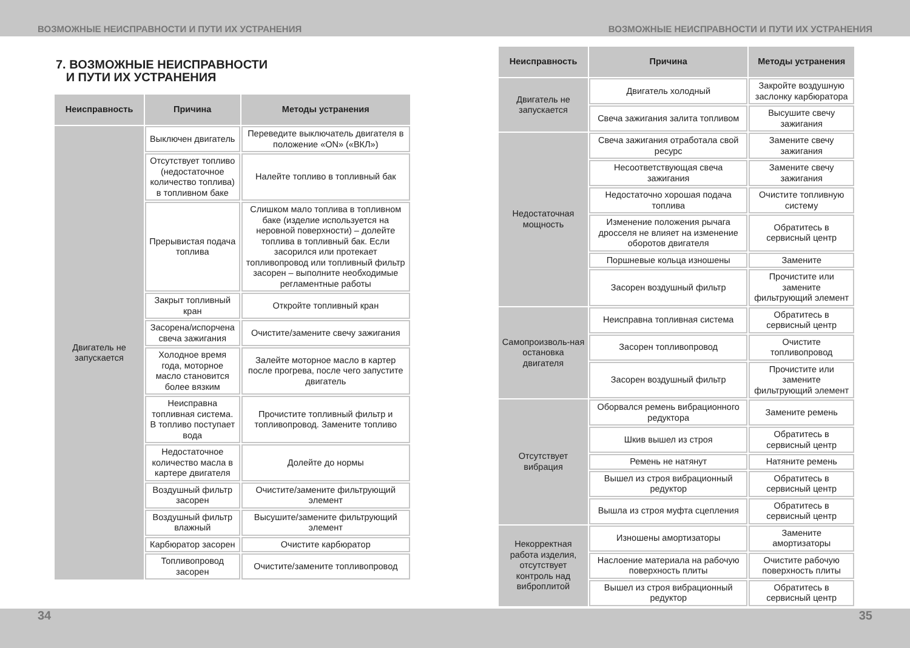ВОЗМОЖНЫЕ НЕИСПРАВНОСТИ И ПУТИ ИХ УСТРАНЕНИЯ ВОЗМОЖНЫЕ НЕИСПРАВНОСТИ И ПУТИ ИХ УСТРАНЕНИЯ
7. ВОЗМОЖНЫЕ НЕИСПРАВНОСТИ
И ПУТИ ИХ УСТРАНЕНИЯ
| Неисправность | Причина | Методы устранения |
| --- | --- | --- |
| Двигатель не запускается | Выключен двигатель | Переведите выключатель двигателя в положение «ON» («ВКЛ») |
| | Отсутствует топливо (недостаточное количество топлива) в топливном баке | Налейте топливо в топливный бак |
| | Прерывистая подача топлива | Слишком мало топлива в топливном баке (изделие используется на неровной поверхности) – долейте топлива в топливный бак. Если засорился или протекает топливопровод или топливный фильтр засорен – выполните необходимые регламентные работы |
| | Закрыт топливный кран | Откройте топливный кран |
| | Засорена/испорчена свеча зажигания | Очистите/замените свечу зажигания |
| | Холодное время года, моторное масло становится более вязким | Залейте моторное масло в картер после прогрева, после чего запустите двигатель |
| | Неисправна топливная система. В топливо поступает вода | Прочистите топливный фильтр и топливопровод. Замените топливо |
| | Недостаточное количество масла в картере двигателя | Долейте до нормы |
| | Воздушный фильтр засорен | Очистите/замените фильтрующий элемент |
| | Воздушный фильтр влажный | Высушите/замените фильтрующий элемент |
| | Карбюратор засорен | Очистите карбюратор |
| | Топливопровод засорен | Очистите/замените топливопровод |
| Неисправность | Причина | Методы устранения |
| --- | --- | --- |
| Двигатель не запускается | Двигатель холодный | Закройте воздушную заслонку карбюратора |
| | Свеча зажигания залита топливом | Высушите свечу зажигания |
| Недостаточная мощность | Свеча зажигания отработала свой ресурс | Замените свечу зажигания |
| | Несоответствующая свеча зажигания | Замените свечу зажигания |
| | Недостаточно хорошая подача топлива | Очистите топливную систему |
| | Изменение положения рычага дросселя не влияет на изменение оборотов двигателя | Обратитесь в сервисный центр |
| | Поршневые кольца изношены | Замените |
| | Засорен воздушный фильтр | Прочистите или замените фильтрующий элемент |
| Самопроизволь-ная остановка двигателя | Неисправна топливная система | Обратитесь в сервисный центр |
| | Засорен топливопровод | Очистите топливопровод |
| | Засорен воздушный фильтр | Прочистите или замените фильтрующий элемент |
| Отсутствует вибрация | Оборвался ремень вибрационного редуктора | Замените ремень |
| | Шкив вышел из строя | Обратитесь в сервисный центр |
| | Ремень не натянут | Натяните ремень |
| | Вышел из строя вибрационный редуктор | Обратитесь в сервисный центр |
| | Вышла из строя муфта сцепления | Обратитесь в сервисный центр |
| Некорректная работа изделия, отсутствует контроль над виброплитой | Изношены амортизаторы | Замените амортизаторы |
| | Наслоение материала на рабочую поверхность плиты | Очистите рабочую поверхность плиты |
| | Вышел из строя вибрационный редуктор | Обратитесь в сервисный центр |
34 35